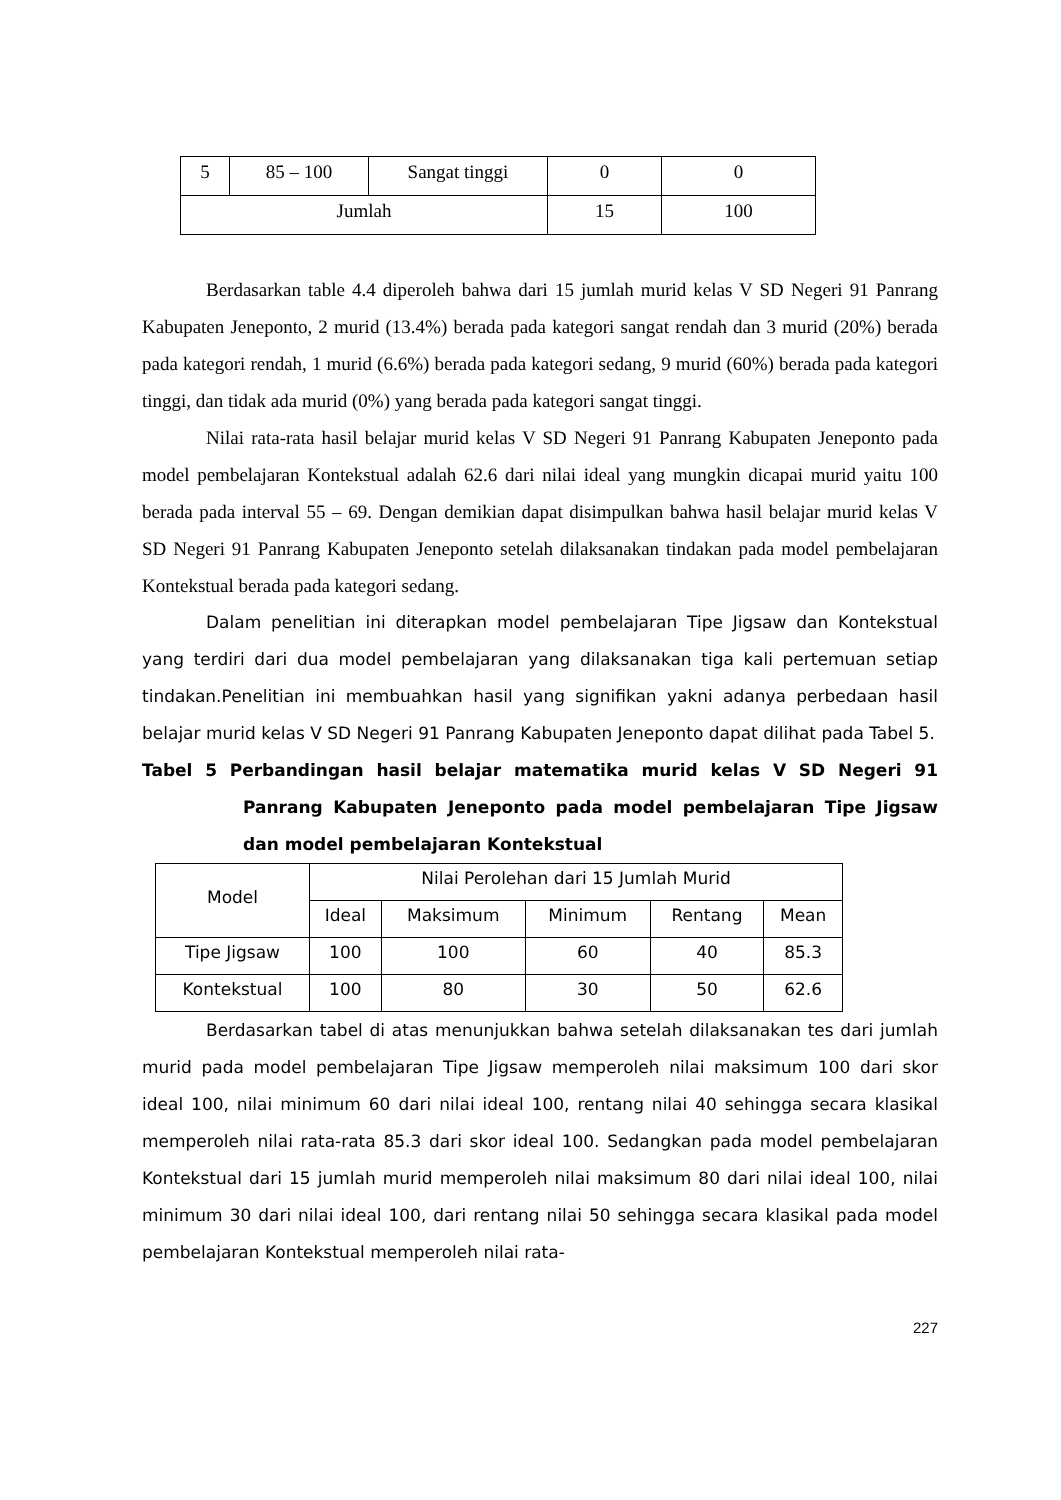| 5 | 85 – 100 | Sangat tinggi | 0 | 0 |
| Jumlah | | | 15 | 100 |
Berdasarkan table 4.4 diperoleh bahwa dari 15 jumlah murid kelas V SD Negeri 91 Panrang Kabupaten Jeneponto, 2 murid (13.4%) berada pada kategori sangat rendah dan 3 murid (20%) berada pada kategori rendah, 1 murid (6.6%) berada pada kategori sedang, 9 murid (60%) berada pada kategori tinggi, dan tidak ada murid (0%) yang berada pada kategori sangat tinggi.
Nilai rata-rata hasil belajar murid kelas V SD Negeri 91 Panrang Kabupaten Jeneponto pada model pembelajaran Kontekstual adalah 62.6 dari nilai ideal yang mungkin dicapai murid yaitu 100 berada pada interval 55 – 69. Dengan demikian dapat disimpulkan bahwa hasil belajar murid kelas V SD Negeri 91 Panrang Kabupaten Jeneponto setelah dilaksanakan tindakan pada model pembelajaran Kontekstual berada pada kategori sedang.
Dalam penelitian ini diterapkan model pembelajaran Tipe Jigsaw dan Kontekstual yang terdiri dari dua model pembelajaran yang dilaksanakan tiga kali pertemuan setiap tindakan.Penelitian ini membuahkan hasil yang signifikan yakni adanya perbedaan hasil belajar murid kelas V SD Negeri 91 Panrang Kabupaten Jeneponto dapat dilihat pada Tabel 5.
Tabel 5 Perbandingan hasil belajar matematika murid kelas V SD Negeri 91 Panrang Kabupaten Jeneponto pada model pembelajaran Tipe Jigsaw dan model pembelajaran Kontekstual
| Model | Nilai Perolehan dari 15 Jumlah Murid | | | | |
| --- | --- | --- | --- | --- | --- |
| | Ideal | Maksimum | Minimum | Rentang | Mean |
| Tipe Jigsaw | 100 | 100 | 60 | 40 | 85.3 |
| Kontekstual | 100 | 80 | 30 | 50 | 62.6 |
Berdasarkan tabel di atas menunjukkan bahwa setelah dilaksanakan tes dari jumlah murid pada model pembelajaran Tipe Jigsaw memperoleh nilai maksimum 100 dari skor ideal 100, nilai minimum 60 dari nilai ideal 100, rentang nilai 40 sehingga secara klasikal memperoleh nilai rata-rata 85.3 dari skor ideal 100. Sedangkan pada model pembelajaran Kontekstual dari 15 jumlah murid memperoleh nilai maksimum 80 dari nilai ideal 100, nilai minimum 30 dari nilai ideal 100, dari rentang nilai 50 sehingga secara klasikal pada model pembelajaran Kontekstual memperoleh nilai rata-
227